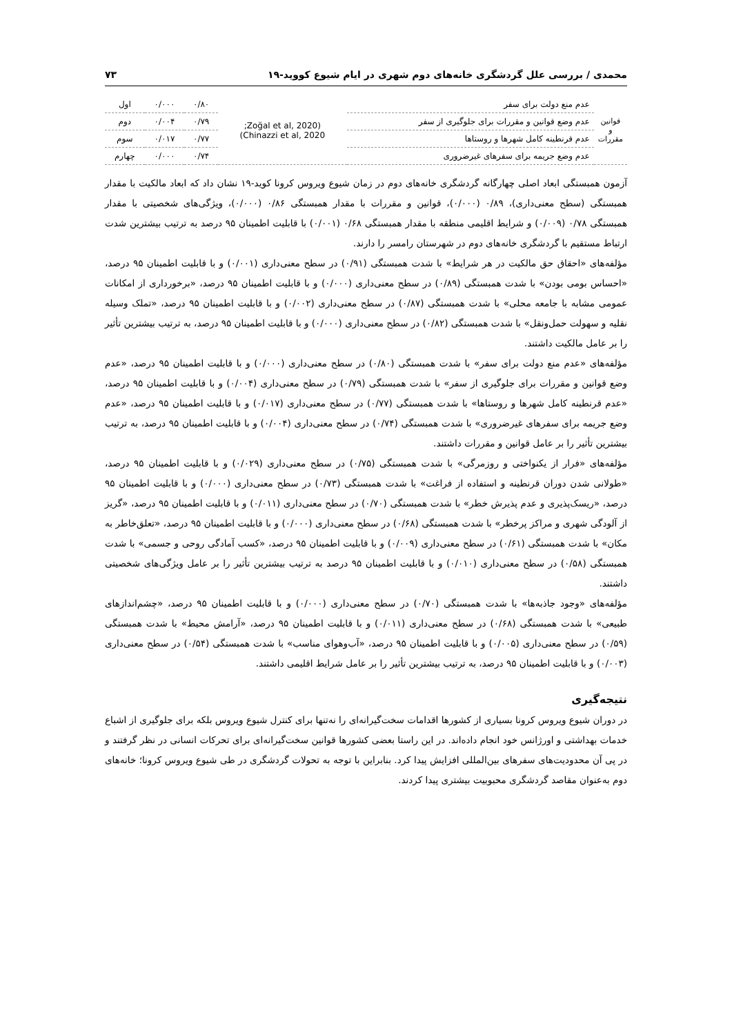محمدی / بررسی علل گردشگری خانه‌های دوم شهری در ایام شیوع کووید-۱۹ ۷۳
| قوانین و مقررات | عدم منع دولت برای سفر | (Zoğal et al, 2020; Chinazzi et al, 2020) | ۰/۸۰ | ۰/۰۰۰ | اول |
| | عدم وضع قوانین و مقررات برای جلوگیری از سفر | | ۰/۷۹ | ۰/۰۰۴ | دوم |
| | عدم قرنطینه کامل شهرها و روستاها | | ۰/۷۷ | ۰/۰۱۷ | سوم |
| | عدم وضع جریمه برای سفرهای غیرضروری | | ۰/۷۴ | ۰/۰۰۰ | چهارم |
آزمون همبستگی ابعاد اصلی چهارگانه گردشگری خانه‌های دوم در زمان شیوع ویروس کرونا کوید-۱۹ نشان داد که ابعاد مالکیت با مقدار همبستگی (سطح معنی‌داری)، ۰/۸۹ (۰/۰۰۰)، قوانین و مقررات با مقدار همبستگی ۰/۸۶ (۰/۰۰۰)، ویژگی‌های شخصیتی با مقدار همبستگی ۰/۷۸ (۰/۰۰۹) و شرایط اقلیمی منطقه با مقدار همبستگی ۰/۶۸ (۰/۰۰۱) با قابلیت اطمینان ۹۵ درصد به ترتیب بیشترین شدت ارتباط مستقیم با گردشگری خانه‌های دوم در شهرستان رامسر را دارند.
مؤلفه‌های «احقاق حق مالکیت در هر شرایط» با شدت همبستگی (۰/۹۱) در سطح معنی‌داری (۰/۰۰۱) و با قابلیت اطمینان ۹۵ درصد، «احساس بومی بودن» با شدت همبستگی (۰/۸۹) در سطح معنی‌داری (۰/۰۰۰) و با قابلیت اطمینان ۹۵ درصد، «برخورداری از امکانات عمومی مشابه با جامعه محلی» با شدت همبستگی (۰/۸۷) در سطح معنی‌داری (۰/۰۰۲) و با قابلیت اطمینان ۹۵ درصد، «تملک وسیله نقلیه و سهولت حمل‌ونقل» با شدت همبستگی (۰/۸۲) در سطح معنی‌داری (۰/۰۰۰) و با قابلیت اطمینان ۹۵ درصد، به ترتیب بیشترین تأثیر را بر عامل مالکیت داشتند.
مؤلفه‌های «عدم منع دولت برای سفر» با شدت همبستگی (۰/۸۰) در سطح معنی‌داری (۰/۰۰۰) و با قابلیت اطمینان ۹۵ درصد، «عدم وضع قوانین و مقررات برای جلوگیری از سفر» با شدت همبستگی (۰/۷۹) در سطح معنی‌داری (۰/۰۰۴) و با قابلیت اطمینان ۹۵ درصد، «عدم قرنطینه کامل شهرها و روستاها» با شدت همبستگی (۰/۷۷) در سطح معنی‌داری (۰/۰۱۷) و با قابلیت اطمینان ۹۵ درصد، «عدم وضع جریمه برای سفرهای غیرضروری» با شدت همبستگی (۰/۷۴) در سطح معنی‌داری (۰/۰۰۴) و با قابلیت اطمینان ۹۵ درصد، به ترتیب بیشترین تأثیر را بر عامل قوانین و مقررات داشتند.
مؤلفه‌های «فرار از یکنواختی و روزمرگی» با شدت همبستگی (۰/۷۵) در سطح معنی‌داری (۰/۰۲۹) و با قابلیت اطمینان ۹۵ درصد، «طولانی شدن دوران قرنطینه و استفاده از فراغت» با شدت همبستگی (۰/۷۳) در سطح معنی‌داری (۰/۰۰۰) و با قابلیت اطمینان ۹۵ درصد، «ریسک‌پذیری و عدم پذیرش خطر» با شدت همبستگی (۰/۷۰) در سطح معنی‌داری (۰/۰۱۱) و با قابلیت اطمینان ۹۵ درصد، «گریز از آلودگی شهری و مراکز پرخطر» با شدت همبستگی (۰/۶۸) در سطح معنی‌داری (۰/۰۰۰) و با قابلیت اطمینان ۹۵ درصد، «تعلق‌خاطر به مکان» با شدت همبستگی (۰/۶۱) در سطح معنی‌داری (۰/۰۰۹) و با قابلیت اطمینان ۹۵ درصد، «کسب آمادگی روحی و جسمی» با شدت همبستگی (۰/۵۸) در سطح معنی‌داری (۰/۰۱۰) و با قابلیت اطمینان ۹۵ درصد به ترتیب بیشترین تأثیر را بر عامل ویژگی‌های شخصیتی داشتند.
مؤلفه‌های «وجود جاذبه‌ها» با شدت همبستگی (۰/۷۰) در سطح معنی‌داری (۰/۰۰۰) و با قابلیت اطمینان ۹۵ درصد، «چشم‌اندازهای طبیعی» با شدت همبستگی (۰/۶۸) در سطح معنی‌داری (۰/۰۱۱) و با قابلیت اطمینان ۹۵ درصد، «آرامش محیط» با شدت همبستگی (۰/۵۹) در سطح معنی‌داری (۰/۰۰۵) و با قابلیت اطمینان ۹۵ درصد، «آب‌وهوای مناسب» با شدت همبستگی (۰/۵۴) در سطح معنی‌داری (۰/۰۰۳) و با قابلیت اطمینان ۹۵ درصد، به ترتیب بیشترین تأثیر را بر عامل شرایط اقلیمی داشتند.
نتیجه‌گیری
در دوران شیوع ویروس کرونا بسیاری از کشورها اقدامات سخت‌گیرانه‌ای را نه‌تنها برای کنترل شیوع ویروس بلکه برای جلوگیری از اشباع خدمات بهداشتی و اورژانس خود انجام داده‌اند. در این راستا بعضی کشورها قوانین سخت‌گیرانه‌ای برای تحرکات انسانی در نظر گرفتند و در پی آن محدودیت‌های سفرهای بین‌المللی افزایش پیدا کرد. بنابراین با توجه به تحولات گردشگری در طی شیوع ویروس کرونا؛ خانه‌های دوم به‌عنوان مقاصد گردشگری محبوبیت بیشتری پیدا کردند.